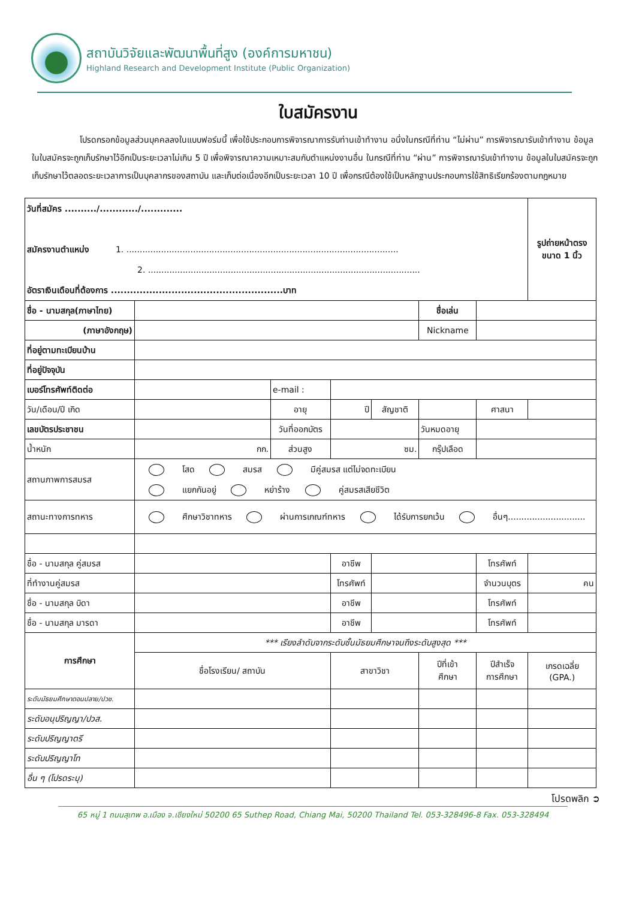สถาบันวิจัยและพัฒนาพื้นที่สูง (องค์การมหาชน)
Highland Research and Development Institute (Public Organization)
ใบสมัครงาน
โปรดกรอกข้อมูลส่วนบุคคลลงในแบบฟอร์มนี้ เพื่อใช้ประกอบการพิจารณาการรับท่านเข้าทำงาน อนึ่งในกรณีที่ท่าน “ไม่ผ่าน” การพิจารณารับเข้าทำงาน ข้อมูลในใบสมัครจะถูกเก็บรักษาไว้อีกเป็นระยะเวลาไม่เกิน 5 ปี เพื่อพิจารณาความเหมาะสมกับตำแหน่งงานอื่น ในกรณีที่ท่าน “ผ่าน” การพิจารณารับเข้าทำงาน ข้อมูลในใบสมัครจะถูกเก็บรักษาไว้ตลอดระยะเวลาการเป็นบุคลากรของสถาบัน และเก็บต่อเนื่องอีกเป็นระยะเวลา 10 ปี เพื่อกรณีต้องใช้เป็นหลักฐานประกอบการใช้สิทธิเรียกร้องตามกฎหมาย
| วันที่สมัคร ........../............/............. สมัครงานตำแหน่ง 1. ...................................................................................................... 2. ...................................................................................................... อัตราเงินเดือนที่ต้องการ ......................................................บาท | | | | | | | | รูปถ่ายหน้าตรง ขนาด 1 นิ้ว |
| ชื่อ - นามสกุล(ภาษาไทย) | | | | | | ชื่อเล่น | | |
| (ภาษาอังกฤษ) | | | | | | Nickname | | |
| ที่อยู่ตามทะเบียนบ้าน | | | | | | | | |
| ที่อยู่ปัจจุบัน | | | | | | | | |
| เบอร์โทรศัพท์ติดต่อ | | e-mail : | | | | | | |
| วัน/เดือน/ปี เกิด | | อายุ | ปี | | สัญชาติ | | ศาสนา | |
| เลขบัตรประชาชน | | วันที่ออกบัตร | | | | วันหมดอายุ | | |
| น้ำหนัก | กก. | ส่วนสูง | ซม. | | | กรุ๊ปเลือด | | |
| สถานภาพการสมรส | โสด สมรส มีคู่สมรส แต่ไม่จดทะเบียน แยกกันอยู่ หย่าร้าง คู่สมรสเสียชีวิต | | | | | | | |
| สถานะทางการทหาร | ศึกษาวิชาทหาร ผ่านการเกณฑ์ทหาร ได้รับการยกเว้น อื่นๆ............................. | | | | | | | |
| ชื่อ - นามสกุล คู่สมรส | | | อาชีพ | | | | โทรศัพท์ | |
| ที่ทำงานคู่สมรส | | | โทรศัพท์ | | | | จำนวนบุตร | คน |
| ชื่อ - นามสกุล บิดา | | | อาชีพ | | | | โทรศัพท์ | |
| ชื่อ - นามสกุล มารดา | | | อาชีพ | | | | โทรศัพท์ | |
| การศึกษา | *** เรียงลำดับจากระดับชั้นมัธยมศึกษาจนถึงระดับสูงสุด *** | | | | | | | |
| | ชื่อโรงเรียน/ สถาบัน | | สาขาวิชา | | | ปีที่เข้า ศึกษา | ปีสำเร็จ การศึกษา | เกรดเฉลี่ย (GPA.) |
| ระดับมัธยมศึกษาตอนปลาย/ปวช. | | | | | | | | |
| ระดับอนุปริญญา/ปวส. | | | | | | | | |
| ระดับปริญญาตรี | | | | | | | | |
| ระดับปริญญาโท | | | | | | | | |
| อื่น ๆ (โปรดระบุ) | | | | | | | | |
โปรดพลิก ➲
65 หมู่ 1 ถนนสุเทพ อ.เมือง จ.เชียงใหม่ 50200 65 Suthep Road, Chiang Mai, 50200 Thailand Tel. 053-328496-8 Fax. 053-328494